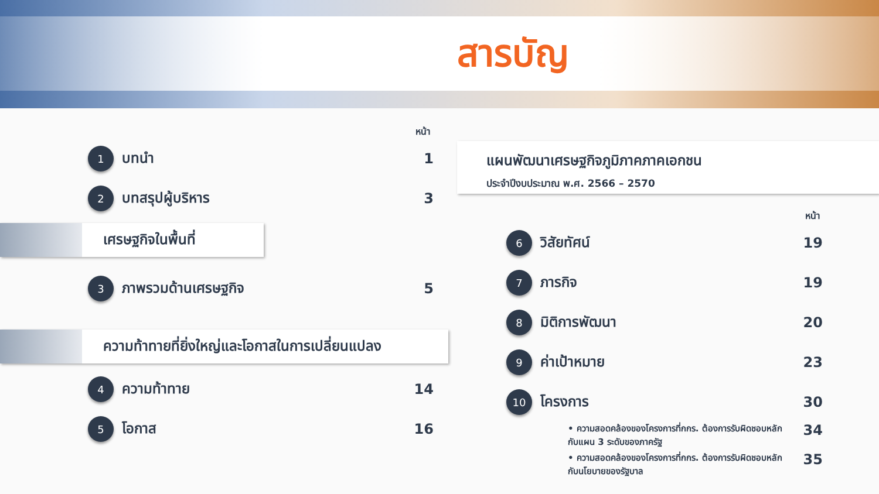สารบัญ
หน้า
1
บทนำ 1
2
บทสรุปผู้บริหาร 3
เศรษฐกิจในพื้นที่
3
ภาพรวมด้านเศรษฐกิจ 5
ความท้าทายที่ยิ่งใหญ่และโอกาสในการเปลี่ยนแปลง
4
ความท้าทาย 14
5
โอกาส 16
แผนพัฒนาเศรษฐกิจภูมิภาคภาคเอกชน
ประจำปีงบประมาณ พ.ศ. 2566 – 2570
หน้า
6
วิสัยทัศน์ 19
7
ภารกิจ 19
8
มิติการพัฒนา 20
9
ค่าเป้าหมาย 23
10
โครงการ 30
• ความสอดคล้องของโครงการที่กกร. ต้องการรับผิดชอบหลัก
กับแผน 3 ระดับของภาครัฐ
34
• ความสอดคล้องของโครงการที่กกร. ต้องการรับผิดชอบหลัก
กับนโยบายของรัฐบาล
35